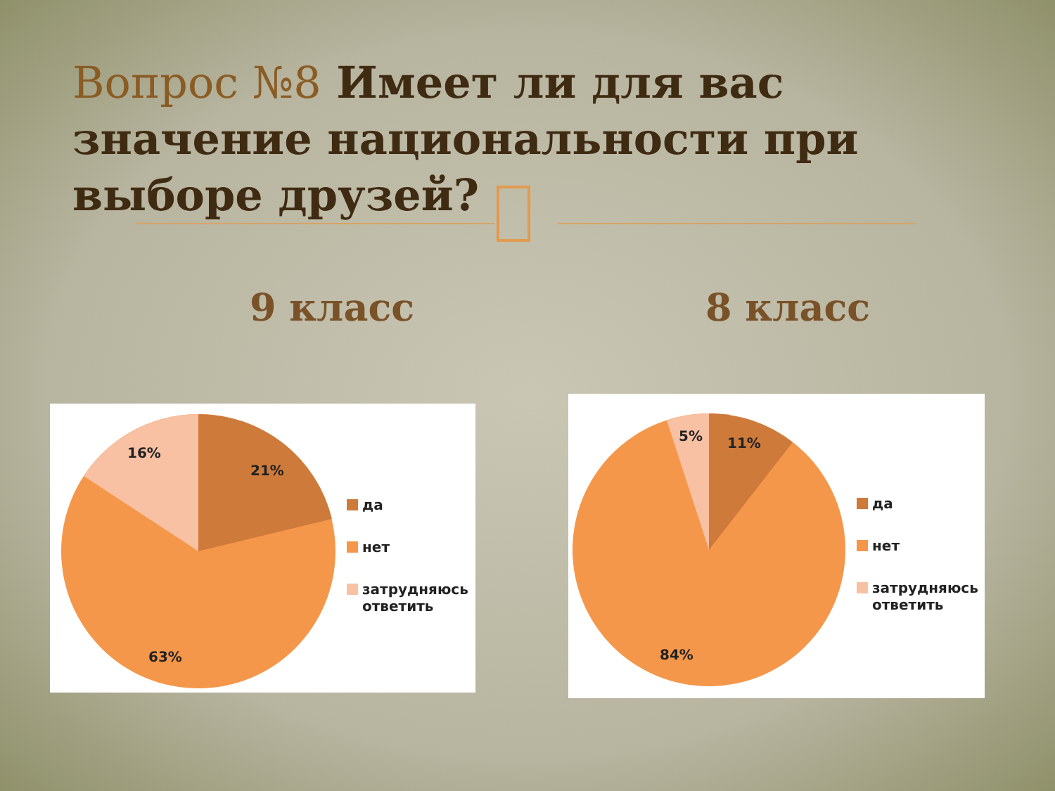Вопрос №8 Имеет ли для вас значение национальности при выборе друзей?
9 класс 8 класс
16%
21%
63%
да
нет
затрудняюсь
ответить
5%
11%
84%
да
нет
затрудняюсь
ответить